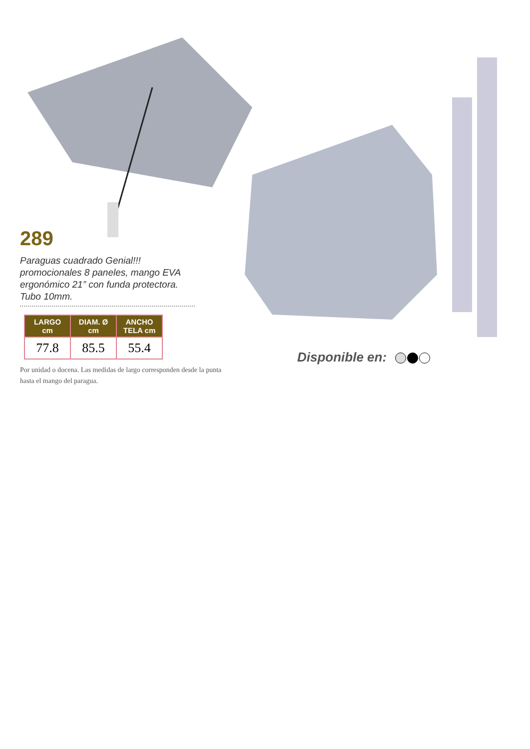289
Paraguas cuadrado Genial!!! promocionales 8 paneles, mango EVA ergonómico 21” con funda protectora. Tubo 10mm.
| LARGO cm | DIAM. Ø cm | ANCHO TELA cm |
| --- | --- | --- |
| 77.8 | 85.5 | 55.4 |
Por unidad o docena. Las medidas de largo corresponden desde la punta hasta el mango del paragua.
Disponible en: